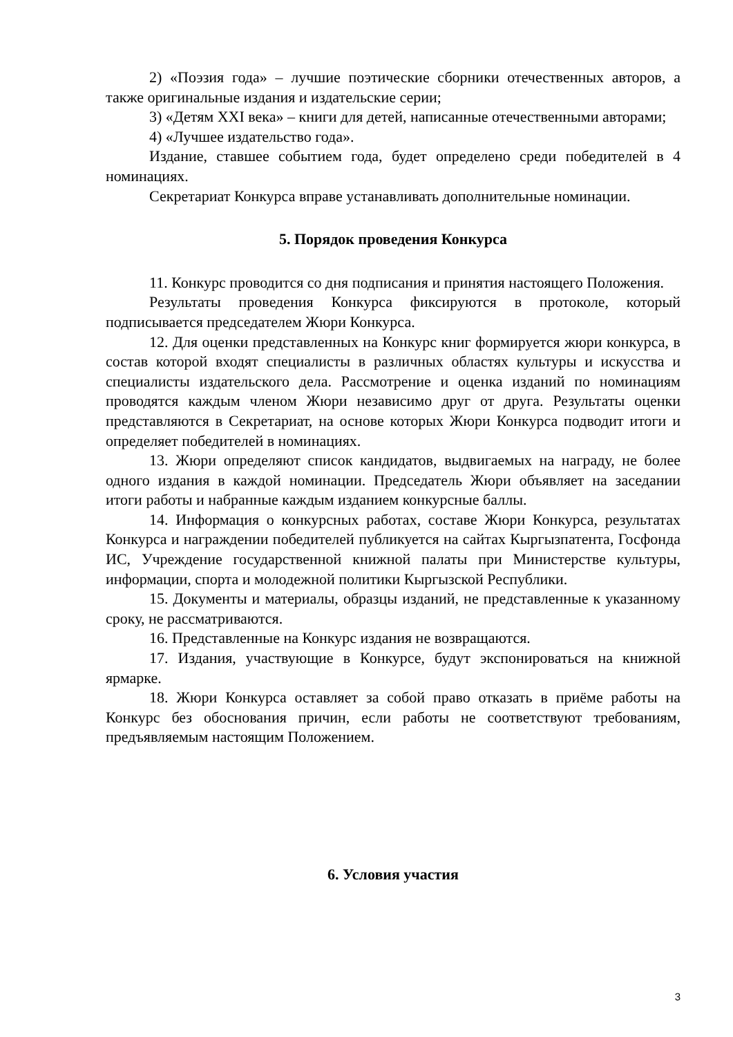2) «Поэзия года» – лучшие поэтические сборники отечественных авторов, а также оригинальные издания и издательские серии;
3) «Детям XXI века» – книги для детей, написанные отечественными авторами;
4) «Лучшее издательство года».
Издание, ставшее событием года, будет определено среди победителей в 4 номинациях.
Секретариат Конкурса вправе устанавливать дополнительные номинации.
5. Порядок проведения Конкурса
11. Конкурс проводится со дня подписания и принятия настоящего Положения.
Результаты проведения Конкурса фиксируются в протоколе, который подписывается председателем Жюри Конкурса.
12. Для оценки представленных на Конкурс книг формируется жюри конкурса, в состав которой входят специалисты в различных областях культуры и искусства и специалисты издательского дела. Рассмотрение и оценка изданий по номинациям проводятся каждым членом Жюри независимо друг от друга. Результаты оценки представляются в Секретариат, на основе которых Жюри Конкурса подводит итоги и определяет победителей в номинациях.
13. Жюри определяют список кандидатов, выдвигаемых на награду, не более одного издания в каждой номинации. Председатель Жюри объявляет на заседании итоги работы и набранные каждым изданием конкурсные баллы.
14. Информация о конкурсных работах, составе Жюри Конкурса, результатах Конкурса и награждении победителей публикуется на сайтах Кыргызпатента, Госфонда ИС, Учреждение государственной книжной палаты при Министерстве культуры, информации, спорта и молодежной политики Кыргызской Республики.
15. Документы и материалы, образцы изданий, не представленные к указанному сроку, не рассматриваются.
16. Представленные на Конкурс издания не возвращаются.
17. Издания, участвующие в Конкурсе, будут экспонироваться на книжной ярмарке.
18. Жюри Конкурса оставляет за собой право отказать в приёме работы на Конкурс без обоснования причин, если работы не соответствуют требованиям, предъявляемым настоящим Положением.
6. Условия участия
3